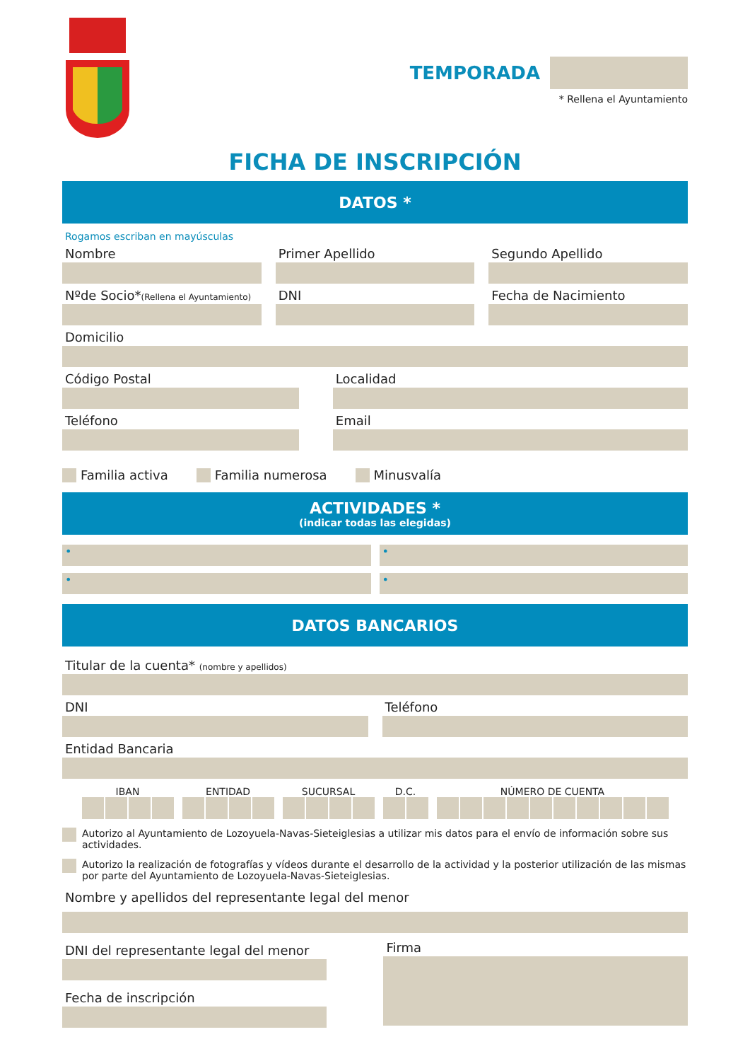TEMPORADA
* Rellena el Ayuntamiento
FICHA DE INSCRIPCIÓN
DATOS *
Rogamos escriban en mayúsculas
Nombre
Primer Apellido
Segundo Apellido
Nºde Socio*(Rellena el Ayuntamiento)
DNI
Fecha de Nacimiento
Domicilio
Código Postal
Localidad
Teléfono
Email
Familia activa Familia numerosa Minusvalía
ACTIVIDADES *
(indicar todas las elegidas)
•
•
•
•
DATOS BANCARIOS
Titular de la cuenta* (nombre y apellidos)
DNI
Teléfono
Entidad Bancaria
IBAN ENTIDAD SUCURSAL D.C. NÚMERO DE CUENTA
Autorizo al Ayuntamiento de Lozoyuela-Navas-Sieteiglesias a utilizar mis datos para el envío de información sobre sus actividades.
Autorizo la realización de fotografías y vídeos durante el desarrollo de la actividad y la posterior utilización de las mismas por parte del Ayuntamiento de Lozoyuela-Navas-Sieteiglesias.
Nombre y apellidos del representante legal del menor
DNI del representante legal del menor
Fecha de inscripción
Firma